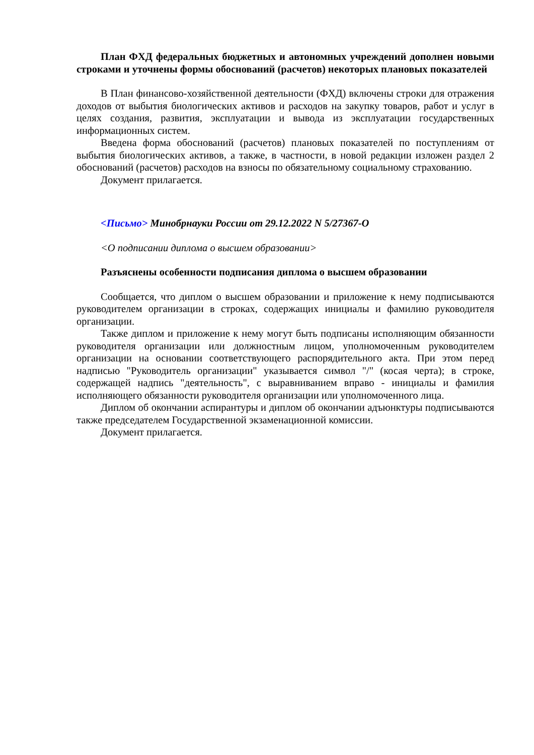План ФХД федеральных бюджетных и автономных учреждений дополнен новыми строками и уточнены формы обоснований (расчетов) некоторых плановых показателей
В План финансово-хозяйственной деятельности (ФХД) включены строки для отражения доходов от выбытия биологических активов и расходов на закупку товаров, работ и услуг в целях создания, развития, эксплуатации и вывода из эксплуатации государственных информационных систем.
Введена форма обоснований (расчетов) плановых показателей по поступлениям от выбытия биологических активов, а также, в частности, в новой редакции изложен раздел 2 обоснований (расчетов) расходов на взносы по обязательному социальному страхованию.
Документ прилагается.
<Письмо> Минобрнауки России от 29.12.2022 N 5/27367-О
<О подписании диплома о высшем образовании>
Разъяснены особенности подписания диплома о высшем образовании
Сообщается, что диплом о высшем образовании и приложение к нему подписываются руководителем организации в строках, содержащих инициалы и фамилию руководителя организации.
Также диплом и приложение к нему могут быть подписаны исполняющим обязанности руководителя организации или должностным лицом, уполномоченным руководителем организации на основании соответствующего распорядительного акта. При этом перед надписью "Руководитель организации" указывается символ "/" (косая черта); в строке, содержащей надпись "деятельность", с выравниванием вправо - инициалы и фамилия исполняющего обязанности руководителя организации или уполномоченного лица.
Диплом об окончании аспирантуры и диплом об окончании адъюнктуры подписываются также председателем Государственной экзаменационной комиссии.
Документ прилагается.